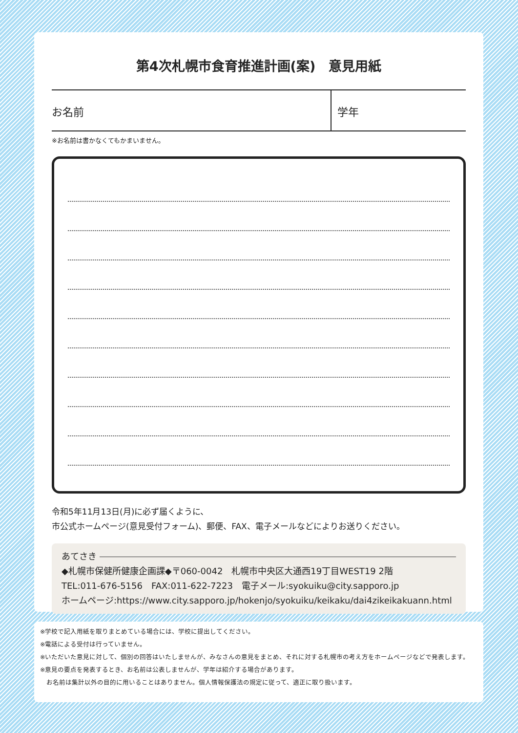第4次札幌市食育推進計画(案)　意見用紙
お名前 学年
※お名前は書かなくてもかまいません。
令和5年11月13日(月)に必ず届くように、
市公式ホームページ(意見受付フォーム)、郵便、FAX、電子メールなどによりお送りください。
あてさき
◆札幌市保健所健康企画課◆〒060-0042　札幌市中央区大通西19丁目WEST19 2階
TEL:011-676-5156　FAX:011-622-7223　電子メール:syokuiku@city.sapporo.jp
ホームページ:https://www.city.sapporo.jp/hokenjo/syokuiku/keikaku/dai4zikeikakuann.html
※学校で記入用紙を取りまとめている場合には、学校に提出してください。
※電話による受付は行っていません。
※いただいた意見に対して、個別の回答はいたしませんが、みなさんの意見をまとめ、それに対する札幌市の考え方をホームページなどで発表します。
※意見の要点を発表するとき、お名前は公表しませんが、学年は紹介する場合があります。
　お名前は集計以外の目的に用いることはありません。個人情報保護法の規定に従って、適正に取り扱います。